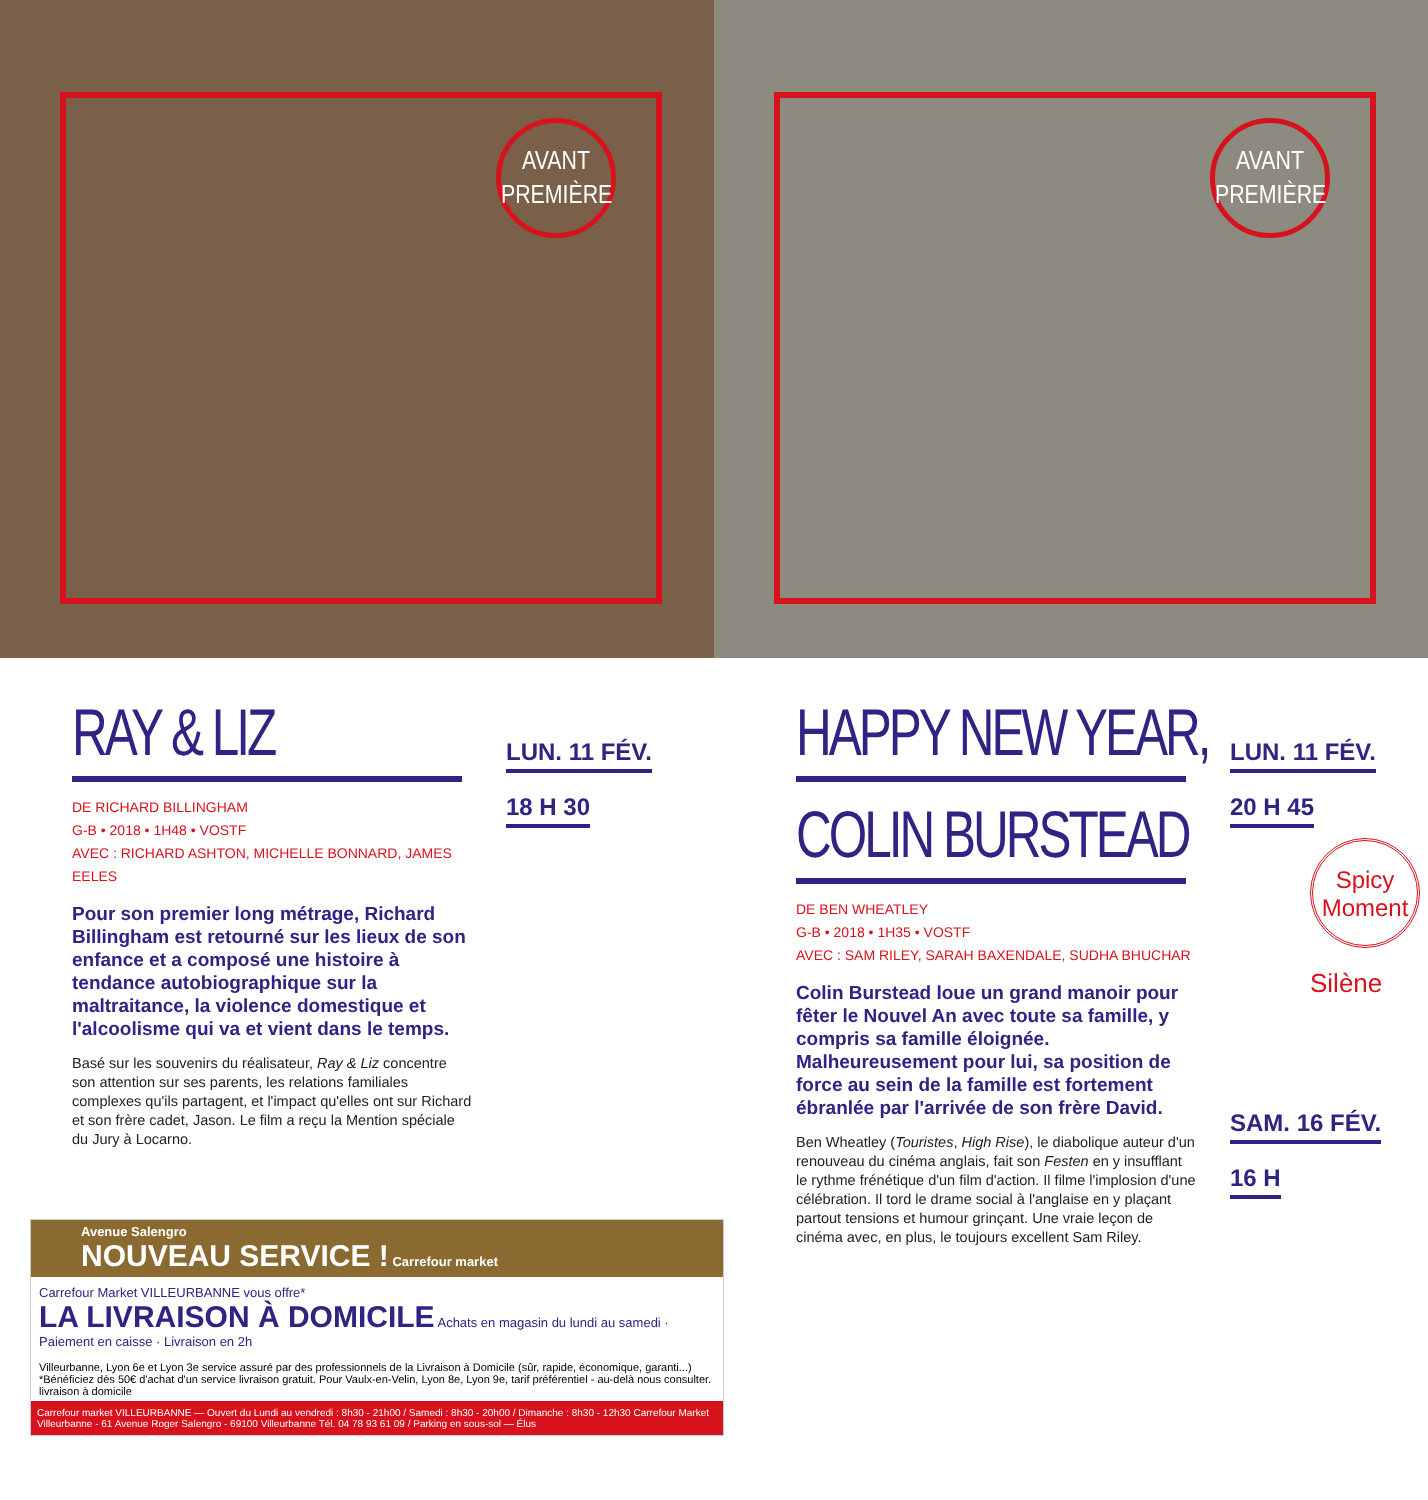AVANT
PREMIÈRE
AVANT
PREMIÈRE
RAY & LIZ
DE RICHARD BILLINGHAM
G-B • 2018 • 1H48 • VOSTF
AVEC : RICHARD ASHTON, MICHELLE BONNARD, JAMES EELES
Pour son premier long métrage, Richard Billingham est retourné sur les lieux de son enfance et a composé une histoire à tendance autobiographique sur la maltraitance, la violence domestique et l'alcoolisme qui va et vient dans le temps.
Basé sur les souvenirs du réalisateur, Ray & Liz concentre son attention sur ses parents, les relations familiales complexes qu'ils partagent, et l'impact qu'elles ont sur Richard et son frère cadet, Jason. Le film a reçu la Mention spéciale du Jury à Locarno.
LUN. 11 FÉV.
18 H 30
Avenue Salengro
NOUVEAU SERVICE ! Carrefour market
Carrefour Market VILLEURBANNE vous offre*
LA LIVRAISON À DOMICILE Achats en magasin du lundi au samedi · Paiement en caisse · Livraison en 2h
Villeurbanne, Lyon 6e et Lyon 3e service assuré par des professionnels de la Livraison à Domicile (sûr, rapide, économique, garanti...) *Bénéficiez dès 50€ d'achat d'un service livraison gratuit. Pour Vaulx-en-Velin, Lyon 8e, Lyon 9e, tarif préférentiel - au-delà nous consulter. livraison à domicile
Carrefour market VILLEURBANNE — Ouvert du Lundi au vendredi : 8h30 - 21h00 / Samedi : 8h30 - 20h00 / Dimanche : 8h30 - 12h30 Carrefour Market Villeurbanne - 61 Avenue Roger Salengro - 69100 Villeurbanne Tél. 04 78 93 61 09 / Parking en sous-sol — Élus
HAPPY NEW YEAR,
COLIN BURSTEAD
DE BEN WHEATLEY
G-B • 2018 • 1H35 • VOSTF
AVEC : SAM RILEY, SARAH BAXENDALE, SUDHA BHUCHAR
Colin Burstead loue un grand manoir pour fêter le Nouvel An avec toute sa famille, y compris sa famille éloignée. Malheureusement pour lui, sa position de force au sein de la famille est fortement ébranlée par l'arrivée de son frère David.
Ben Wheatley (Touristes, High Rise), le diabolique auteur d'un renouveau du cinéma anglais, fait son Festen en y insufflant le rythme frénétique d'un film d'action. Il filme l'implosion d'une célébration. Il tord le drame social à l'anglaise en y plaçant partout tensions et humour grinçant. Une vraie leçon de cinéma avec, en plus, le toujours excellent Sam Riley.
LUN. 11 FÉV.
20 H 45
Spicy
Moment
Silène
SAM. 16 FÉV.
16 H